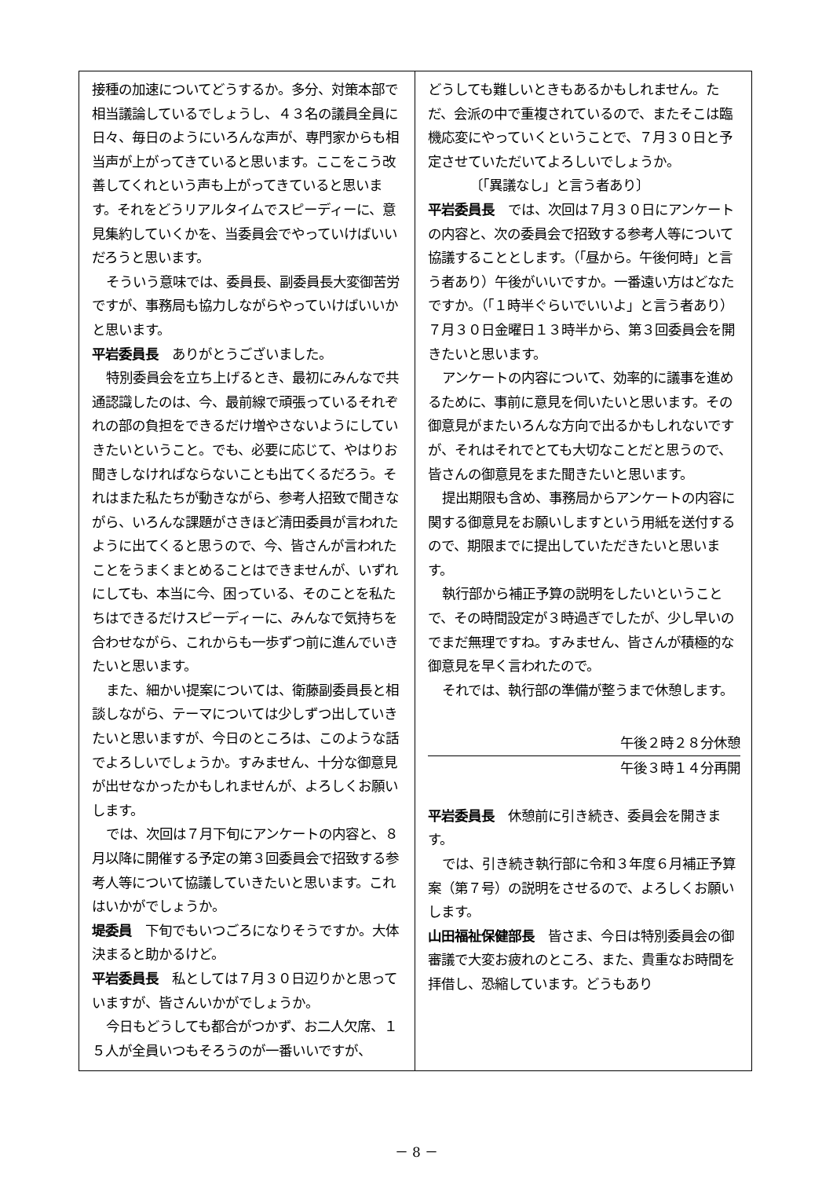接種の加速についてどうするか。多分、対策本部で相当議論しているでしょうし、４３名の議員全員に日々、毎日のようにいろんな声が、専門家からも相当声が上がってきていると思います。ここをこう改善してくれという声も上がってきていると思います。それをどうリアルタイムでスピーディーに、意見集約していくかを、当委員会でやっていけばいいだろうと思います。
そういう意味では、委員長、副委員長大変御苦労ですが、事務局も協力しながらやっていけばいいかと思います。
平岩委員長　ありがとうございました。
特別委員会を立ち上げるとき、最初にみんなで共通認識したのは、今、最前線で頑張っているそれぞれの部の負担をできるだけ増やさないようにしていきたいということ。でも、必要に応じて、やはりお聞きしなければならないことも出てくるだろう。それはまた私たちが動きながら、参考人招致で聞きながら、いろんな課題がさきほど清田委員が言われたように出てくると思うので、今、皆さんが言われたことをうまくまとめることはできませんが、いずれにしても、本当に今、困っている、そのことを私たちはできるだけスピーディーに、みんなで気持ちを合わせながら、これからも一歩ずつ前に進んでいきたいと思います。
また、細かい提案については、衛藤副委員長と相談しながら、テーマについては少しずつ出していきたいと思いますが、今日のところは、このような話でよろしいでしょうか。すみません、十分な御意見が出せなかったかもしれませんが、よろしくお願いします。
では、次回は７月下旬にアンケートの内容と、８月以降に開催する予定の第３回委員会で招致する参考人等について協議していきたいと思います。これはいかがでしょうか。
堤委員　下旬でもいつごろになりそうですか。大体決まると助かるけど。
平岩委員長　私としては７月３０日辺りかと思っていますが、皆さんいかがでしょうか。
今日もどうしても都合がつかず、お二人欠席、１５人が全員いつもそろうのが一番いいですが、
どうしても難しいときもあるかもしれません。ただ、会派の中で重複されているので、またそこは臨機応変にやっていくということで、７月３０日と予定させていただいてよろしいでしょうか。
〔「異議なし」と言う者あり〕
平岩委員長　では、次回は７月３０日にアンケートの内容と、次の委員会で招致する参考人等について協議することとします。（「昼から。午後何時」と言う者あり）午後がいいですか。一番遠い方はどなたですか。（「１時半ぐらいでいいよ」と言う者あり）７月３０日金曜日１３時半から、第３回委員会を開きたいと思います。
アンケートの内容について、効率的に議事を進めるために、事前に意見を伺いたいと思います。その御意見がまたいろんな方向で出るかもしれないですが、それはそれでとても大切なことだと思うので、皆さんの御意見をまた聞きたいと思います。
提出期限も含め、事務局からアンケートの内容に関する御意見をお願いしますという用紙を送付するので、期限までに提出していただきたいと思います。
執行部から補正予算の説明をしたいということで、その時間設定が３時過ぎでしたが、少し早いのでまだ無理ですね。すみません、皆さんが積極的な御意見を早く言われたので。
それでは、執行部の準備が整うまで休憩します。
午後２時２８分休憩
午後３時１４分再開
平岩委員長　休憩前に引き続き、委員会を開きます。
では、引き続き執行部に令和３年度６月補正予算案（第７号）の説明をさせるので、よろしくお願いします。
山田福祉保健部長　皆さま、今日は特別委員会の御審議で大変お疲れのところ、また、貴重なお時間を拝借し、恐縮しています。どうもあり
－ 8 －